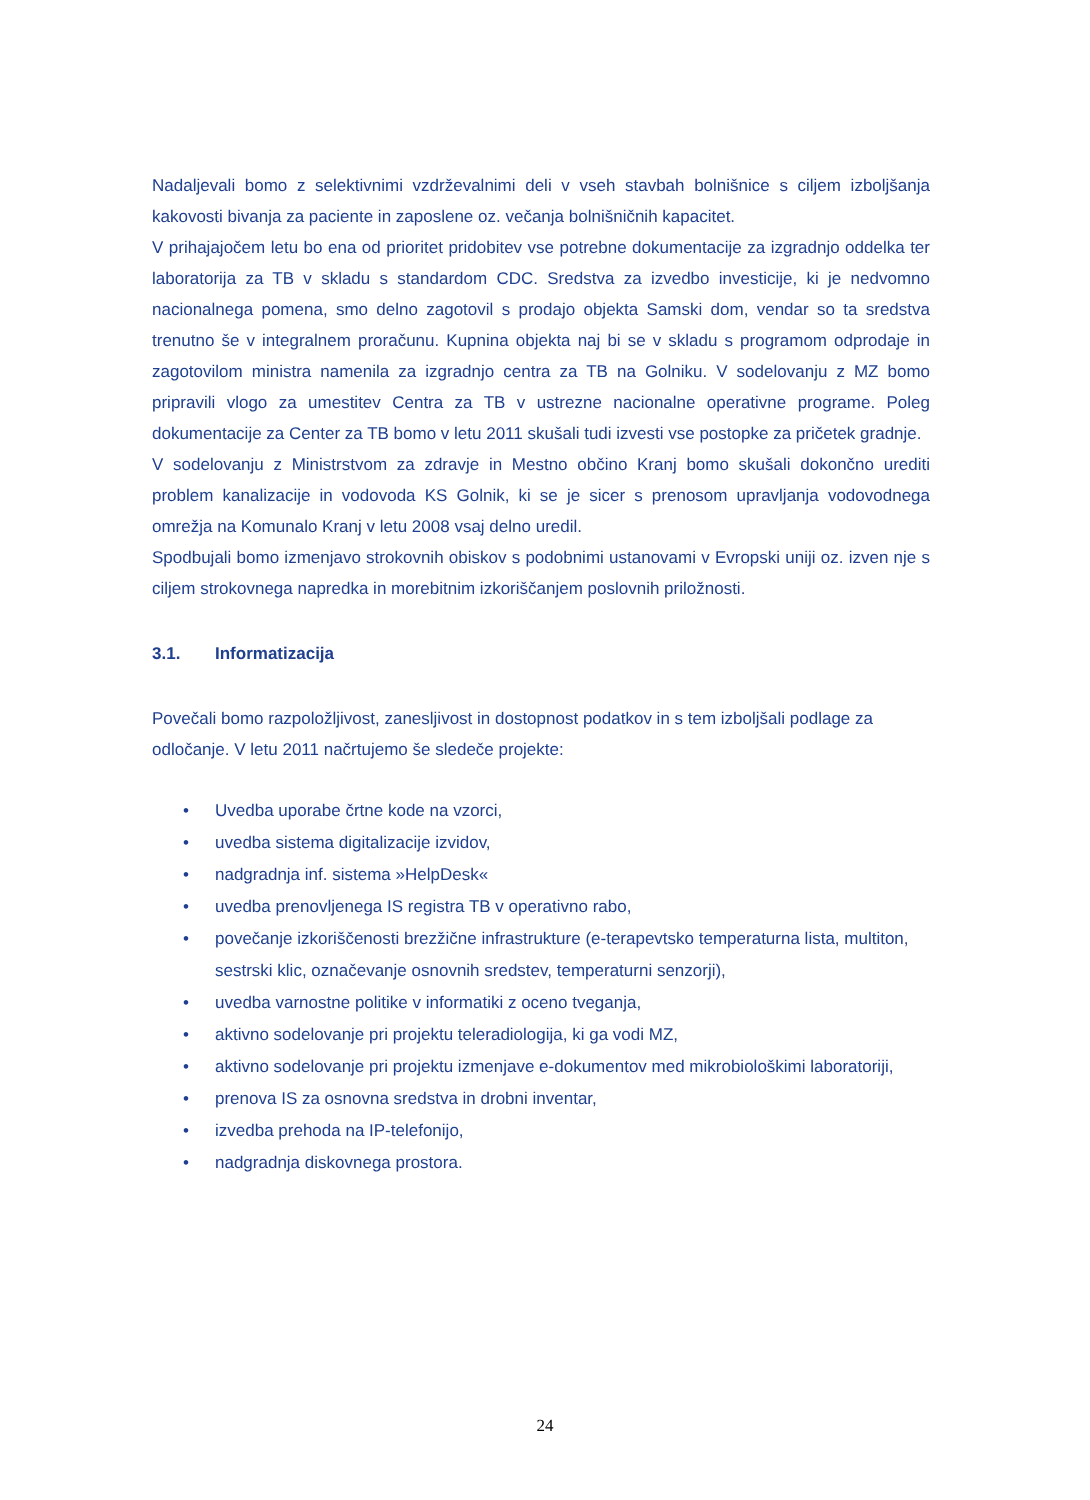Nadaljevali bomo z selektivnimi vzdrževalnimi deli v vseh stavbah bolnišnice s ciljem izboljšanja kakovosti bivanja za paciente in zaposlene oz. večanja bolnišničnih kapacitet.
V prihajajočem letu bo ena od prioritet pridobitev vse potrebne dokumentacije za izgradnjo oddelka ter laboratorija za TB v skladu s standardom CDC. Sredstva za izvedbo investicije, ki je nedvomno nacionalnega pomena, smo delno zagotovil s prodajo objekta Samski dom, vendar so ta sredstva trenutno še v integralnem proračunu. Kupnina objekta naj bi se v skladu s programom odprodaje in zagotovilom ministra namenila za izgradnjo centra za TB na Golniku. V sodelovanju z MZ bomo pripravili vlogo za umestitev Centra za TB v ustrezne nacionalne operativne programe. Poleg dokumentacije za Center za TB bomo v letu 2011 skušali tudi izvesti vse postopke za pričetek gradnje.
V sodelovanju z Ministrstvom za zdravje in Mestno občino Kranj bomo skušali dokončno urediti problem kanalizacije in vodovoda KS Golnik, ki se je sicer s prenosom upravljanja vodovodnega omrežja na Komunalo Kranj v letu 2008 vsaj delno uredil.
Spodbujali bomo izmenjavo strokovnih obiskov s podobnimi ustanovami v Evropski uniji oz. izven nje s ciljem strokovnega napredka in morebitnim izkoriščanjem poslovnih priložnosti.
3.1. Informatizacija
Povečali bomo razpoložljivost, zanesljivost in dostopnost podatkov in s tem izboljšali podlage za odločanje. V letu 2011 načrtujemo še sledeče projekte:
• Uvedba uporabe črtne kode na vzorci,
• uvedba sistema digitalizacije izvidov,
• nadgradnja inf. sistema »HelpDesk«
• uvedba prenovljenega IS registra TB v operativno rabo,
• povečanje izkoriščenosti brezžične infrastrukture (e-terapevtsko temperaturna lista, multiton, sestrski klic, označevanje osnovnih sredstev, temperaturni senzorji),
• uvedba varnostne politike v informatiki z oceno tveganja,
• aktivno sodelovanje pri projektu teleradiologija, ki ga vodi MZ,
• aktivno sodelovanje pri projektu izmenjave e-dokumentov med mikrobiološkimi laboratoriji,
• prenova IS za osnovna sredstva in drobni inventar,
• izvedba prehoda na IP-telefonijo,
• nadgradnja diskovnega prostora.
24